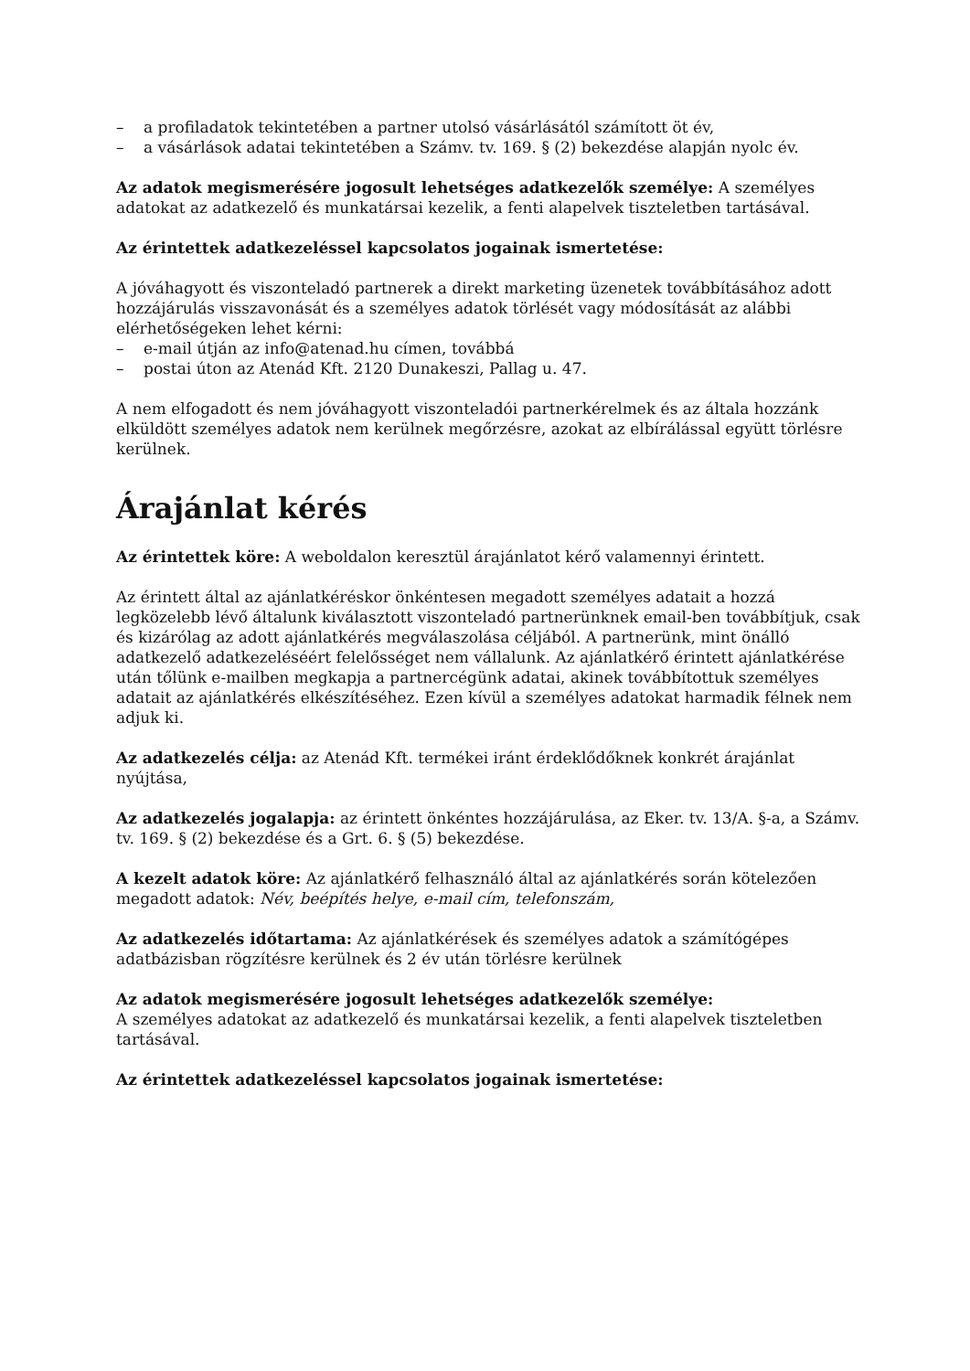– a profiladatok tekintetében a partner utolsó vásárlásától számított öt év,
– a vásárlások adatai tekintetében a Számv. tv. 169. § (2) bekezdése alapján nyolc év.
Az adatok megismerésére jogosult lehetséges adatkezelők személye: A személyes adatokat az adatkezelő és munkatársai kezelik, a fenti alapelvek tiszteletben tartásával.
Az érintettek adatkezeléssel kapcsolatos jogainak ismertetése:
A jóváhagyott és viszonteladó partnerek a direkt marketing üzenetek továbbításához adott hozzájárulás visszavonását és a személyes adatok törlését vagy módosítását az alábbi elérhetőségeken lehet kérni:
– e-mail útján az info@atenad.hu címen, továbbá
– postai úton az Atenád Kft. 2120 Dunakeszi, Pallag u. 47.
A nem elfogadott és nem jóváhagyott viszonteladói partnerkérelmek és az általa hozzánk elküldött személyes adatok nem kerülnek megőrzésre, azokat az elbírálással együtt törlésre kerülnek.
Árajánlat kérés
Az érintettek köre: A weboldalon keresztül árajánlatot kérő valamennyi érintett.
Az érintett által az ajánlatkéréskor önkéntesen megadott személyes adatait a hozzá legközelebb lévő általunk kiválasztott viszonteladó partnerünknek email-ben továbbítjuk, csak és kizárólag az adott ajánlatkérés megválaszolása céljából. A partnerünk, mint önálló adatkezelő adatkezeléséért felelősséget nem vállalunk. Az ajánlatkérő érintett ajánlatkérése után tőlünk e-mailben megkapja a partnercégünk adatai, akinek továbbítottuk személyes adatait az ajánlatkérés elkészítéséhez. Ezen kívül a személyes adatokat harmadik félnek nem adjuk ki.
Az adatkezelés célja: az Atenád Kft. termékei iránt érdeklődőknek konkrét árajánlat nyújtása,
Az adatkezelés jogalapja: az érintett önkéntes hozzájárulása, az Eker. tv. 13/A. §-a, a Számv. tv. 169. § (2) bekezdése és a Grt. 6. § (5) bekezdése.
A kezelt adatok köre: Az ajánlatkérő felhasználó által az ajánlatkérés során kötelezően megadott adatok: Név, beépítés helye, e-mail cím, telefonszám,
Az adatkezelés időtartama: Az ajánlatkérések és személyes adatok a számítógépes adatbázisban rögzítésre kerülnek és 2 év után törlésre kerülnek
Az adatok megismerésére jogosult lehetséges adatkezelők személye:
A személyes adatokat az adatkezelő és munkatársai kezelik, a fenti alapelvek tiszteletben tartásával.
Az érintettek adatkezeléssel kapcsolatos jogainak ismertetése: